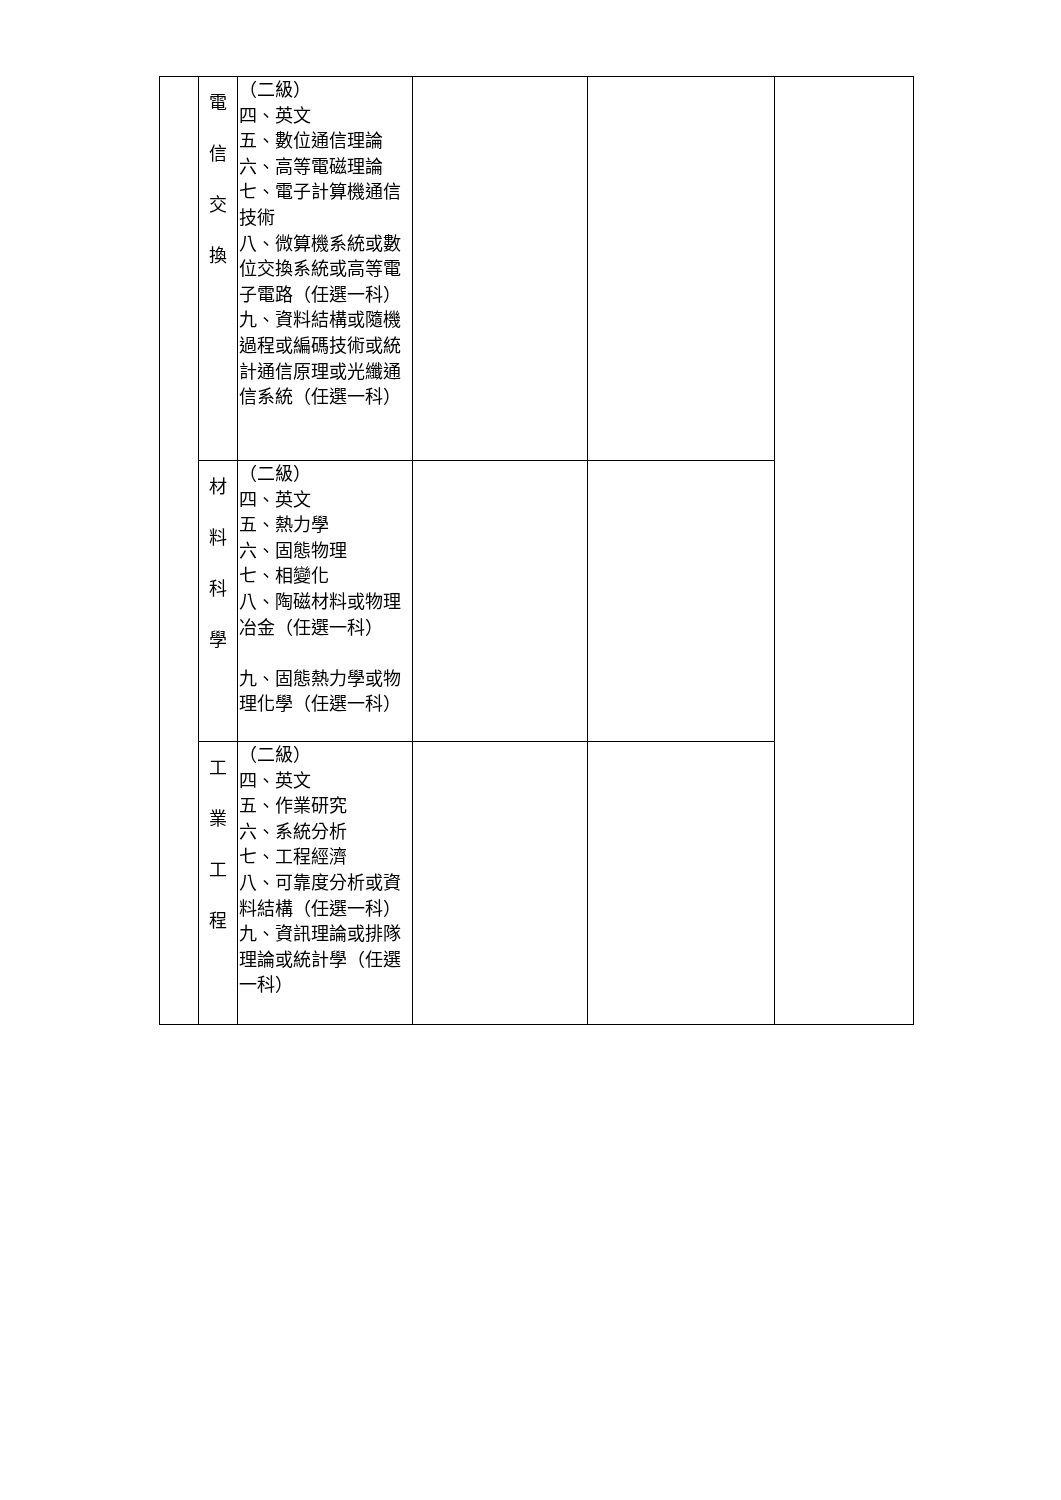| | 電 信 交 換 | （二級） 四、英文 五、數位通信理論 六、高等電磁理論 七、電子計算機通信技術 八、微算機系統或數位交換系統或高等電子電路（任選一科） 九、資料結構或隨機過程或編碼技術或統計通信原理或光纖通信系統（任選一科） | | | |
| | 材 料 科 學 | （二級） 四、英文 五、熱力學 六、固態物理 七、相變化 八、陶磁材料或物理冶金（任選一科） 九、固態熱力學或物理化學（任選一科） | | | |
| | 工 業 工 程 | （二級） 四、英文 五、作業研究 六、系統分析 七、工程經濟 八、可靠度分析或資料結構（任選一科） 九、資訊理論或排隊理論或統計學（任選一科） | | | |